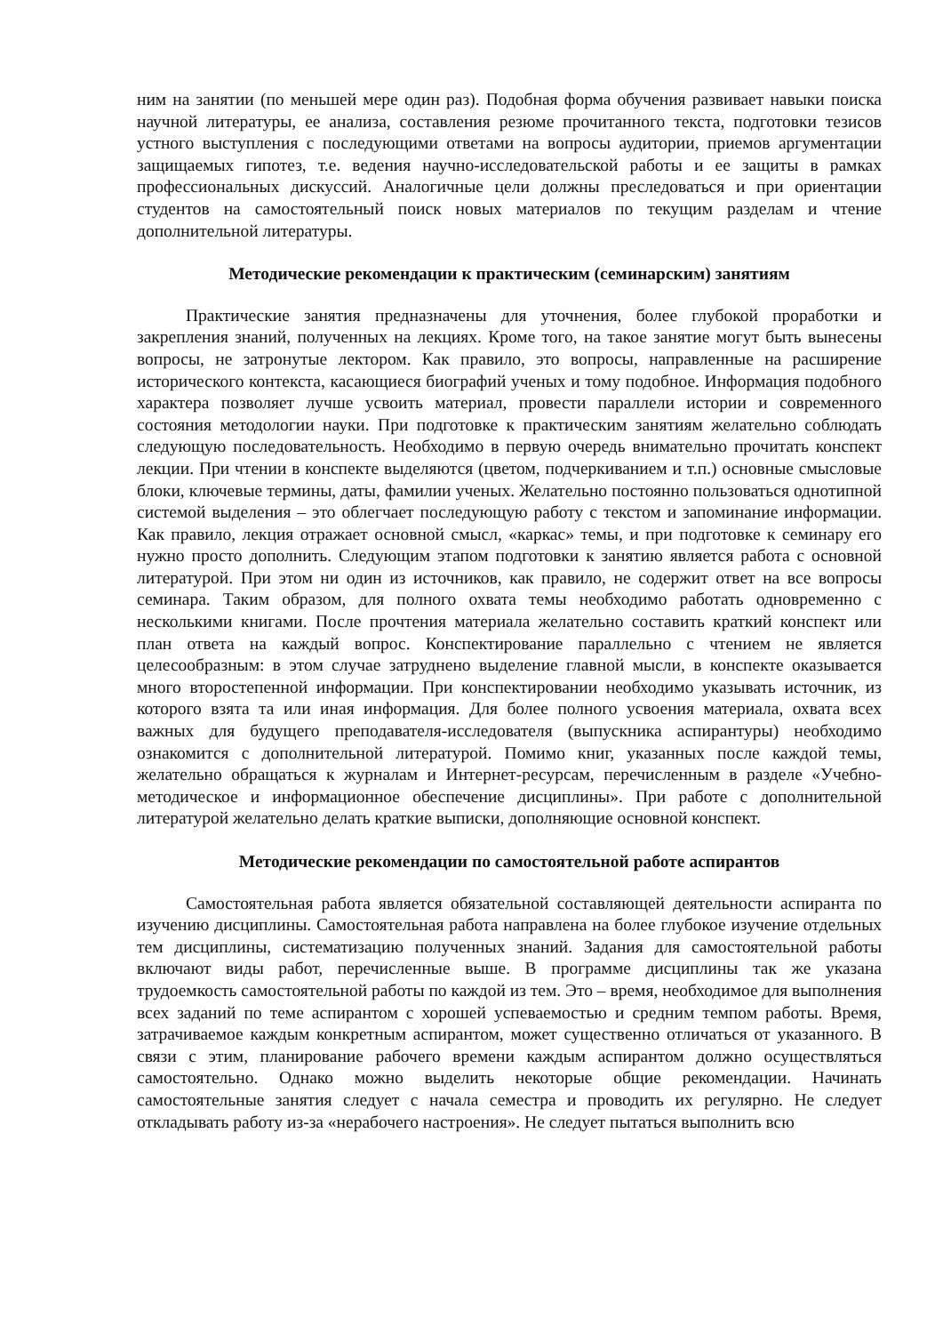ним на занятии (по меньшей мере один раз). Подобная форма обучения развивает навыки поиска научной литературы, ее анализа, составления резюме прочитанного текста, подготовки тезисов устного выступления с последующими ответами на вопросы аудитории, приемов аргументации защищаемых гипотез, т.е. ведения научно-исследовательской работы и ее защиты в рамках профессиональных дискуссий. Аналогичные цели должны преследоваться и при ориентации студентов на самостоятельный поиск новых материалов по текущим разделам и чтение дополнительной литературы.
Методические рекомендации к практическим (семинарским) занятиям
Практические занятия предназначены для уточнения, более глубокой проработки и закрепления знаний, полученных на лекциях. Кроме того, на такое занятие могут быть вынесены вопросы, не затронутые лектором. Как правило, это вопросы, направленные на расширение исторического контекста, касающиеся биографий ученых и тому подобное. Информация подобного характера позволяет лучше усвоить материал, провести параллели истории и современного состояния методологии науки. При подготовке к практическим занятиям желательно соблюдать следующую последовательность. Необходимо в первую очередь внимательно прочитать конспект лекции. При чтении в конспекте выделяются (цветом, подчеркиванием и т.п.) основные смысловые блоки, ключевые термины, даты, фамилии ученых. Желательно постоянно пользоваться однотипной системой выделения – это облегчает последующую работу с текстом и запоминание информации. Как правило, лекция отражает основной смысл, «каркас» темы, и при подготовке к семинару его нужно просто дополнить. Следующим этапом подготовки к занятию является работа с основной литературой. При этом ни один из источников, как правило, не содержит ответ на все вопросы семинара. Таким образом, для полного охвата темы необходимо работать одновременно с несколькими книгами. После прочтения материала желательно составить краткий конспект или план ответа на каждый вопрос. Конспектирование параллельно с чтением не является целесообразным: в этом случае затруднено выделение главной мысли, в конспекте оказывается много второстепенной информации. При конспектировании необходимо указывать источник, из которого взята та или иная информация. Для более полного усвоения материала, охвата всех важных для будущего преподавателя-исследователя (выпускника аспирантуры) необходимо ознакомится с дополнительной литературой. Помимо книг, указанных после каждой темы, желательно обращаться к журналам и Интернет-ресурсам, перечисленным в разделе «Учебно-методическое и информационное обеспечение дисциплины». При работе с дополнительной литературой желательно делать краткие выписки, дополняющие основной конспект.
Методические рекомендации по самостоятельной работе аспирантов
Самостоятельная работа является обязательной составляющей деятельности аспиранта по изучению дисциплины. Самостоятельная работа направлена на более глубокое изучение отдельных тем дисциплины, систематизацию полученных знаний. Задания для самостоятельной работы включают виды работ, перечисленные выше. В программе дисциплины так же указана трудоемкость самостоятельной работы по каждой из тем. Это – время, необходимое для выполнения всех заданий по теме аспирантом с хорошей успеваемостью и средним темпом работы. Время, затрачиваемое каждым конкретным аспирантом, может существенно отличаться от указанного. В связи с этим, планирование рабочего времени каждым аспирантом должно осуществляться самостоятельно. Однако можно выделить некоторые общие рекомендации. Начинать самостоятельные занятия следует с начала семестра и проводить их регулярно. Не следует откладывать работу из-за «нерабочего настроения». Не следует пытаться выполнить всю